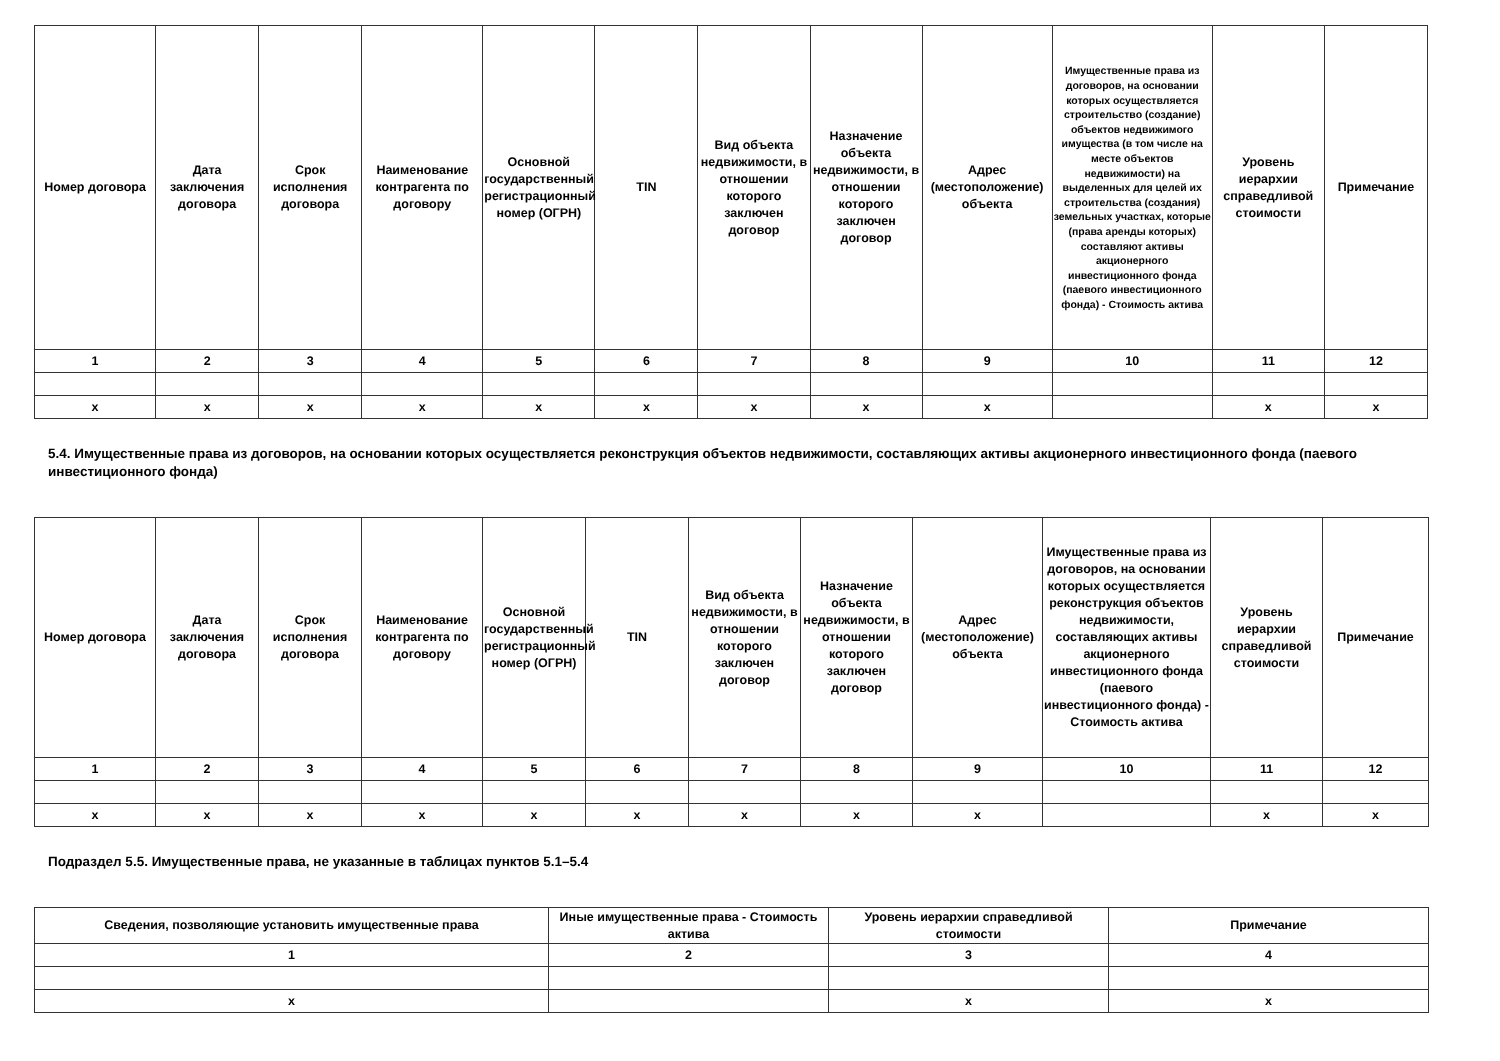| Номер договора | Дата заключения договора | Срок исполнения договора | Наименование контрагента по договору | Основной государственный регистрационный номер (ОГРН) | TIN | Вид объекта недвижимости, в отношении которого заключен договор | Назначение объекта недвижимости, в отношении которого заключен договор | Адрес (местоположение) объекта | Имущественные права из договоров, на основании которых осуществляется строительство (создание) объектов недвижимого имущества (в том числе на месте объектов недвижимости) на выделенных для целей их строительства (создания) земельных участках, которые (права аренды которых) составляют активы акционерного инвестиционного фонда (паевого инвестиционного фонда) - Стоимость актива | Уровень иерархии справедливой стоимости | Примечание |
| --- | --- | --- | --- | --- | --- | --- | --- | --- | --- | --- | --- |
| 1 | 2 | 3 | 4 | 5 | 6 | 7 | 8 | 9 | 10 | 11 | 12 |
| x | x | x | x | x | x | x | x | x | | x | x |
5.4. Имущественные права из договоров, на основании которых осуществляется реконструкция объектов недвижимости, составляющих активы акционерного инвестиционного фонда (паевого инвестиционного фонда)
| Номер договора | Дата заключения договора | Срок исполнения договора | Наименование контрагента по договору | Основной государственный регистрационный номер (ОГРН) | TIN | Вид объекта недвижимости, в отношении которого заключен договор | Назначение объекта недвижимости, в отношении которого заключен договор | Адрес (местоположение) объекта | Имущественные права из договоров, на основании которых осуществляется реконструкция объектов недвижимости, составляющих активы акционерного инвестиционного фонда (паевого инвестиционного фонда) - Стоимость актива | Уровень иерархии справедливой стоимости | Примечание |
| --- | --- | --- | --- | --- | --- | --- | --- | --- | --- | --- | --- |
| 1 | 2 | 3 | 4 | 5 | 6 | 7 | 8 | 9 | 10 | 11 | 12 |
| x | x | x | x | x | x | x | x | x | | x | x |
Подраздел 5.5. Имущественные права, не указанные в таблицах пунктов 5.1–5.4
| Сведения, позволяющие установить имущественные права | Иные имущественные права - Стоимость актива | Уровень иерархии справедливой стоимости | Примечание |
| --- | --- | --- | --- |
| 1 | 2 | 3 | 4 |
| x | | x | x |